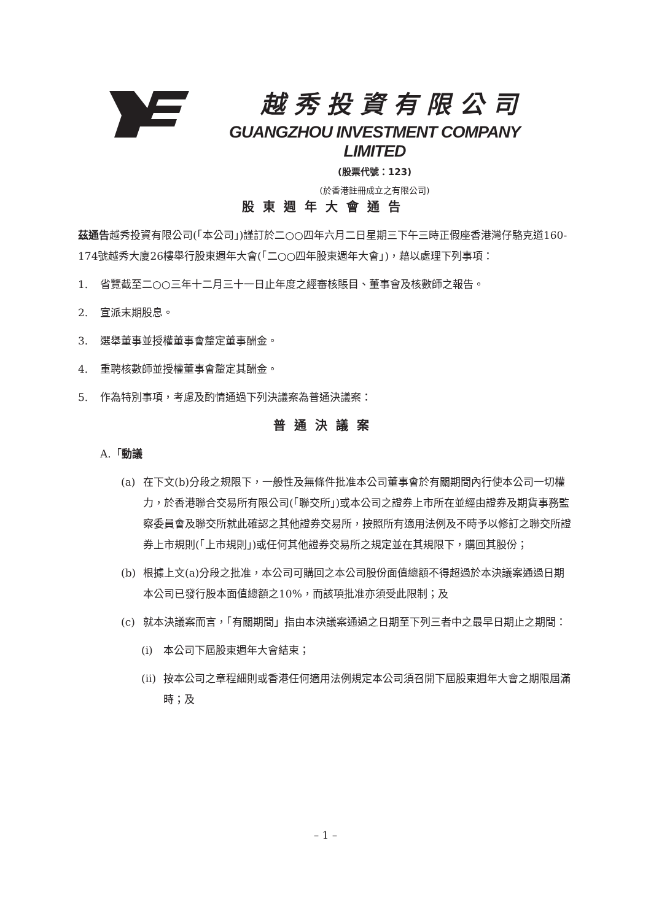越秀投資有限公司
GUANGZHOU INVESTMENT COMPANY LIMITED
(股票代號：123)
(於香港註冊成立之有限公司)
股東週年大會通告
茲通告越秀投資有限公司(「本公司」)謹訂於二○○四年六月二日星期三下午三時正假座香港灣仔駱克道160-174號越秀大廈26樓舉行股東週年大會(「二○○四年股東週年大會」)，藉以處理下列事項：
1. 省覽截至二○○三年十二月三十一日止年度之經審核賬目、董事會及核數師之報告。
2. 宣派末期股息。
3. 選舉董事並授權董事會釐定董事酬金。
4. 重聘核數師並授權董事會釐定其酬金。
5. 作為特別事項，考慮及酌情通過下列決議案為普通決議案：
普通決議案
A.「動議
(a) 在下文(b)分段之規限下，一般性及無條件批准本公司董事會於有關期間內行使本公司一切權力，於香港聯合交易所有限公司(「聯交所」)或本公司之證券上市所在並經由證券及期貨事務監察委員會及聯交所就此確認之其他證券交易所，按照所有適用法例及不時予以修訂之聯交所證券上市規則(「上市規則」)或任何其他證券交易所之規定並在其規限下，購回其股份；
(b) 根據上文(a)分段之批准，本公司可購回之本公司股份面值總額不得超過於本決議案通過日期本公司已發行股本面值總額之10%，而該項批准亦須受此限制；及
(c) 就本決議案而言，「有關期間」指由本決議案通過之日期至下列三者中之最早日期止之期間：
(i) 本公司下屆股東週年大會結束；
(ii) 按本公司之章程細則或香港任何適用法例規定本公司須召開下屆股東週年大會之期限屆滿時；及
– 1 –